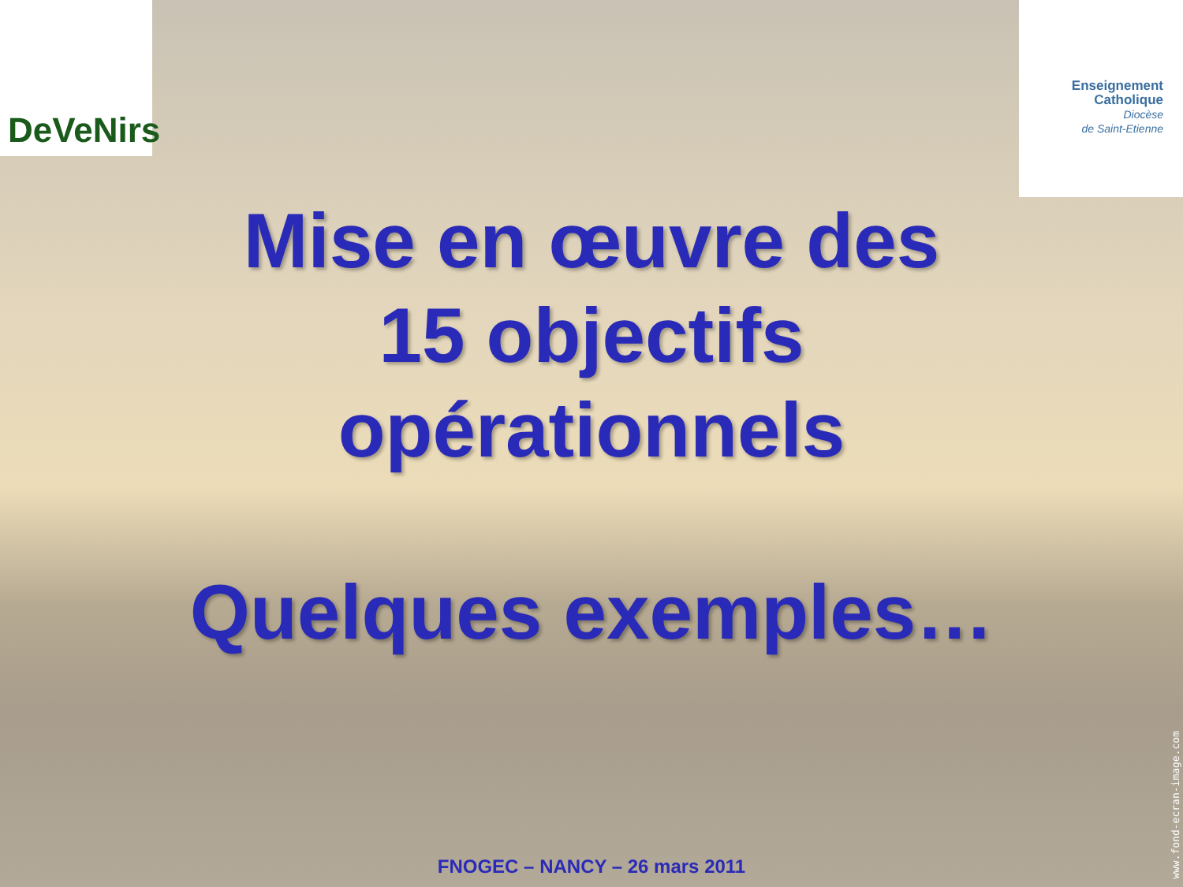DeVeNirs
Enseignement
Catholique
Diocèse
de Saint-Etienne
Mise en œuvre des
15 objectifs
opérationnels
Quelques exemples…
FNOGEC – NANCY – 26 mars 2011
www.fond-ecran-image.com